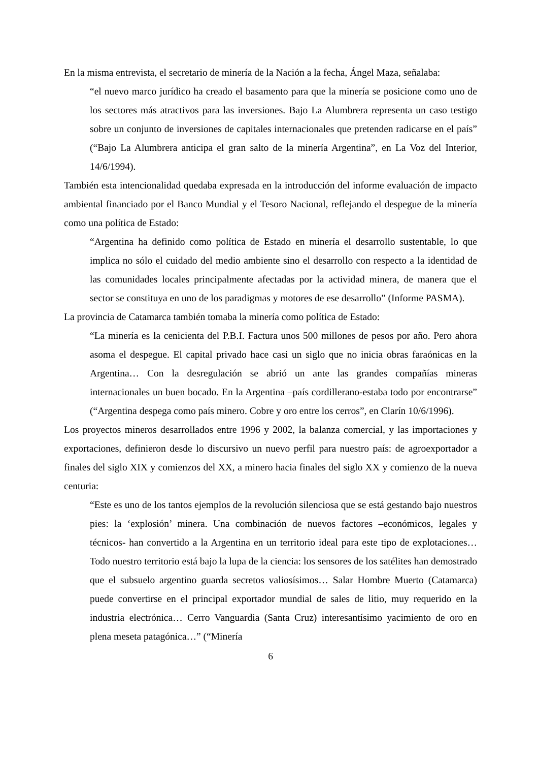En la misma entrevista, el secretario de minería de la Nación a la fecha, Ángel Maza, señalaba:
“el nuevo marco jurídico ha creado el basamento para que la minería se posicione como uno de los sectores más atractivos para las inversiones. Bajo La Alumbrera representa un caso testigo sobre un conjunto de inversiones de capitales internacionales que pretenden radicarse en el país” (“Bajo La Alumbrera anticipa el gran salto de la minería Argentina”, en La Voz del Interior, 14/6/1994).
También esta intencionalidad quedaba expresada en la introducción del informe evaluación de impacto ambiental financiado por el Banco Mundial y el Tesoro Nacional, reflejando el despegue de la minería como una política de Estado:
“Argentina ha definido como política de Estado en minería el desarrollo sustentable, lo que implica no sólo el cuidado del medio ambiente sino el desarrollo con respecto a la identidad de las comunidades locales principalmente afectadas por la actividad minera, de manera que el sector se constituya en uno de los paradigmas y motores de ese desarrollo” (Informe PASMA).
La provincia de Catamarca también tomaba la minería como política de Estado:
“La minería es la cenicienta del P.B.I. Factura unos 500 millones de pesos por año. Pero ahora asoma el despegue. El capital privado hace casi un siglo que no inicia obras faraónicas en la Argentina… Con la desregulación se abrió un ante las grandes compañías mineras internacionales un buen bocado. En la Argentina –país cordillerano-estaba todo por encontrarse” (“Argentina despega como país minero. Cobre y oro entre los cerros”, en Clarín 10/6/1996).
Los proyectos mineros desarrollados entre 1996 y 2002, la balanza comercial, y las importaciones y exportaciones, definieron desde lo discursivo un nuevo perfil para nuestro país: de agroexportador a finales del siglo XIX y comienzos del XX, a minero hacia finales del siglo XX y comienzo de la nueva centuria:
“Este es uno de los tantos ejemplos de la revolución silenciosa que se está gestando bajo nuestros pies: la ‘explosión’ minera. Una combinación de nuevos factores –económicos, legales y técnicos- han convertido a la Argentina en un territorio ideal para este tipo de explotaciones… Todo nuestro territorio está bajo la lupa de la ciencia: los sensores de los satélites han demostrado que el subsuelo argentino guarda secretos valiosísimos… Salar Hombre Muerto (Catamarca) puede convertirse en el principal exportador mundial de sales de litio, muy requerido en la industria electrónica… Cerro Vanguardia (Santa Cruz) interesantísimo yacimiento de oro en plena meseta patagónica…” (“Minería
6